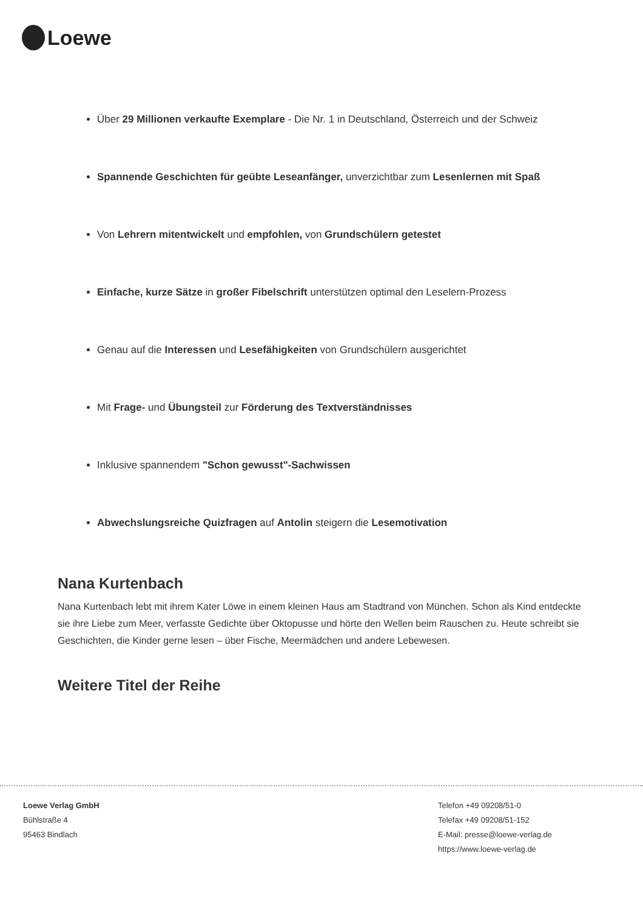Loewe
Über 29 Millionen verkaufte Exemplare - Die Nr. 1 in Deutschland, Österreich und der Schweiz
Spannende Geschichten für geübte Leseanfänger, unverzichtbar zum Lesenlernen mit Spaß
Von Lehrern mitentwickelt und empfohlen, von Grundschülern getestet
Einfache, kurze Sätze in großer Fibelschrift unterstützen optimal den Leselern-Prozess
Genau auf die Interessen und Lesefähigkeiten von Grundschülern ausgerichtet
Mit Frage- und Übungsteil zur Förderung des Textverständnisses
Inklusive spannendem "Schon gewusst"-Sachwissen
Abwechslungsreiche Quizfragen auf Antolin steigern die Lesemotivation
Nana Kurtenbach
Nana Kurtenbach lebt mit ihrem Kater Löwe in einem kleinen Haus am Stadtrand von München. Schon als Kind entdeckte sie ihre Liebe zum Meer, verfasste Gedichte über Oktopusse und hörte den Wellen beim Rauschen zu. Heute schreibt sie Geschichten, die Kinder gerne lesen – über Fische, Meermädchen und andere Lebewesen.
Weitere Titel der Reihe
Loewe Verlag GmbH
Bühlstraße 4
95463 Bindlach
Telefon +49 09208/51-0
Telefax +49 09208/51-152
E-Mail: presse@loewe-verlag.de
https://www.loewe-verlag.de